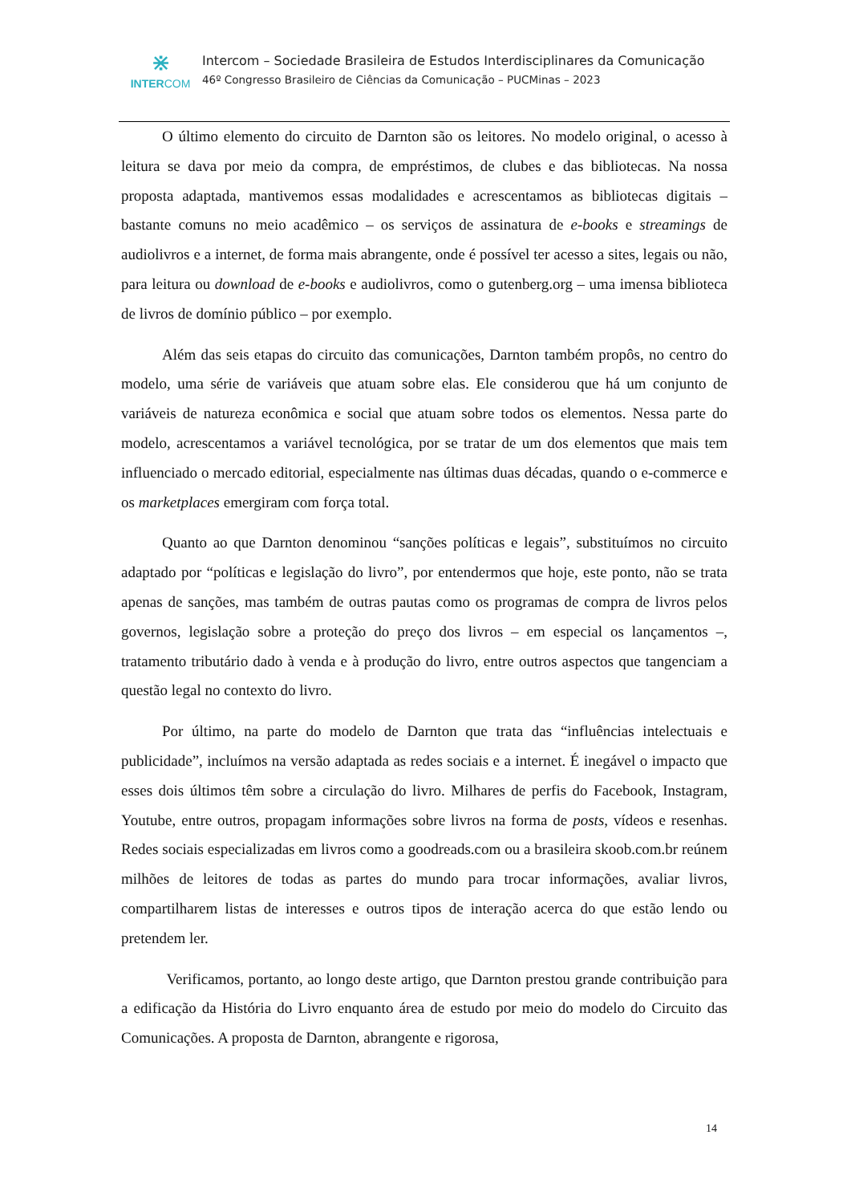⋇
INTERCOM
Intercom – Sociedade Brasileira de Estudos Interdisciplinares da Comunicação
46º Congresso Brasileiro de Ciências da Comunicação – PUCMinas – 2023
O último elemento do circuito de Darnton são os leitores. No modelo original, o acesso à leitura se dava por meio da compra, de empréstimos, de clubes e das bibliotecas. Na nossa proposta adaptada, mantivemos essas modalidades e acrescentamos as bibliotecas digitais – bastante comuns no meio acadêmico – os serviços de assinatura de e-books e streamings de audiolivros e a internet, de forma mais abrangente, onde é possível ter acesso a sites, legais ou não, para leitura ou download de e-books e audiolivros, como o gutenberg.org – uma imensa biblioteca de livros de domínio público – por exemplo.
Além das seis etapas do circuito das comunicações, Darnton também propôs, no centro do modelo, uma série de variáveis que atuam sobre elas. Ele considerou que há um conjunto de variáveis de natureza econômica e social que atuam sobre todos os elementos. Nessa parte do modelo, acrescentamos a variável tecnológica, por se tratar de um dos elementos que mais tem influenciado o mercado editorial, especialmente nas últimas duas décadas, quando o e-commerce e os marketplaces emergiram com força total.
Quanto ao que Darnton denominou “sanções políticas e legais”, substituímos no circuito adaptado por “políticas e legislação do livro”, por entendermos que hoje, este ponto, não se trata apenas de sanções, mas também de outras pautas como os programas de compra de livros pelos governos, legislação sobre a proteção do preço dos livros – em especial os lançamentos –, tratamento tributário dado à venda e à produção do livro, entre outros aspectos que tangenciam a questão legal no contexto do livro.
Por último, na parte do modelo de Darnton que trata das “influências intelectuais e publicidade”, incluímos na versão adaptada as redes sociais e a internet. É inegável o impacto que esses dois últimos têm sobre a circulação do livro. Milhares de perfis do Facebook, Instagram, Youtube, entre outros, propagam informações sobre livros na forma de posts, vídeos e resenhas. Redes sociais especializadas em livros como a goodreads.com ou a brasileira skoob.com.br reúnem milhões de leitores de todas as partes do mundo para trocar informações, avaliar livros, compartilharem listas de interesses e outros tipos de interação acerca do que estão lendo ou pretendem ler.
Verificamos, portanto, ao longo deste artigo, que Darnton prestou grande contribuição para a edificação da História do Livro enquanto área de estudo por meio do modelo do Circuito das Comunicações. A proposta de Darnton, abrangente e rigorosa,
14